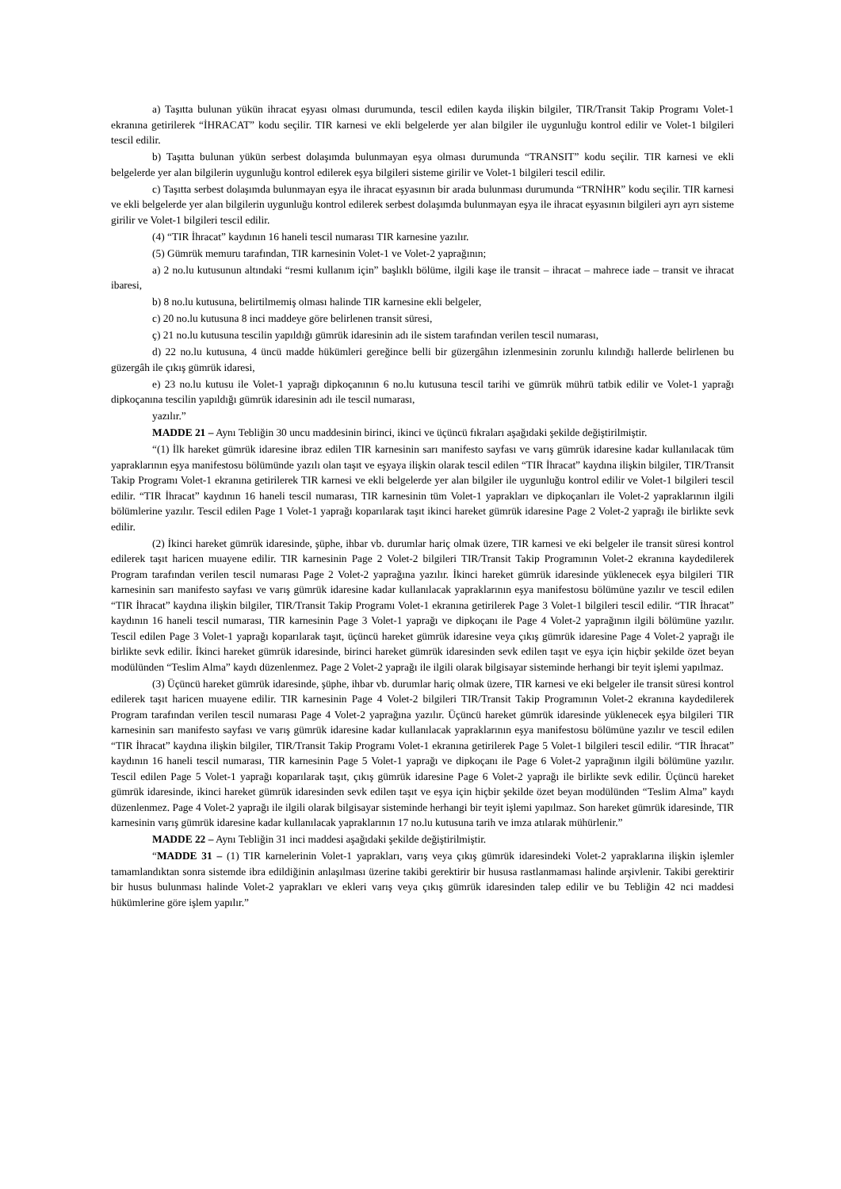a) Taşıtta bulunan yükün ihracat eşyası olması durumunda, tescil edilen kayda ilişkin bilgiler, TIR/Transit Takip Programı Volet-1 ekranına getirilerek “İHRACAT” kodu seçilir. TIR karnesi ve ekli belgelerde yer alan bilgiler ile uygunluğu kontrol edilir ve Volet-1 bilgileri tescil edilir.
b) Taşıtta bulunan yükün serbest dolaşımda bulunmayan eşya olması durumunda “TRANSIT” kodu seçilir. TIR karnesi ve ekli belgelerde yer alan bilgilerin uygunluğu kontrol edilerek eşya bilgileri sisteme girilir ve Volet-1 bilgileri tescil edilir.
c) Taşıtta serbest dolaşımda bulunmayan eşya ile ihracat eşyasının bir arada bulunması durumunda “TRNİHR” kodu seçilir. TIR karnesi ve ekli belgelerde yer alan bilgilerin uygunluğu kontrol edilerek serbest dolaşımda bulunmayan eşya ile ihracat eşyasının bilgileri ayrı ayrı sisteme girilir ve Volet-1 bilgileri tescil edilir.
(4) “TIR İhracat” kaydının 16 haneli tescil numarası TIR karnesine yazılır.
(5) Gümrük memuru tarafından, TIR karnesinin Volet-1 ve Volet-2 yaprağının;
a) 2 no.lu kutusunun altındaki “resmi kullanım için” başlıklı bölüme, ilgili kaşe ile transit – ihracat – mahrece iade – transit ve ihracat ibaresi,
b) 8 no.lu kutusuna, belirtilmemiş olması halinde TIR karnesine ekli belgeler,
c) 20 no.lu kutusuna 8 inci maddeye göre belirlenen transit süresi,
ç) 21 no.lu kutusuna tescilin yapıldığı gümrük idaresinin adı ile sistem tarafından verilen tescil numarası,
d) 22 no.lu kutusuna, 4 üncü madde hükümleri gereğince belli bir güzergâhın izlenmesinin zorunlu kılındığı hallerde belirlenen bu güzergâh ile çıkış gümrük idaresi,
e) 23 no.lu kutusu ile Volet-1 yaprağı dipkoçanının 6 no.lu kutusuna tescil tarihi ve gümrük mührü tatbik edilir ve Volet-1 yaprağı dipkoçanına tescilin yapıldığı gümrük idaresinin adı ile tescil numarası,
yazılır.”
MADDE 21 – Aynı Tebliğin 30 uncu maddesinin birinci, ikinci ve üçüncü fıkraları aşağıdaki şekilde değiştirilmiştir.
“(1) İlk hareket gümrük idaresine ibraz edilen TIR karnesinin sarı manifesto sayfası ve varış gümrük idaresine kadar kullanılacak tüm yapraklarının eşya manifestosu bölümünde yazılı olan taşıt ve eşyaya ilişkin olarak tescil edilen “TIR İhracat” kaydına ilişkin bilgiler, TIR/Transit Takip Programı Volet-1 ekranına getirilerek TIR karnesi ve ekli belgelerde yer alan bilgiler ile uygunluğu kontrol edilir ve Volet-1 bilgileri tescil edilir. “TIR İhracat” kaydının 16 haneli tescil numarası, TIR karnesinin tüm Volet-1 yaprakları ve dipkoçanları ile Volet-2 yapraklarının ilgili bölümlerine yazılır. Tescil edilen Page 1 Volet-1 yaprağı koparılarak taşıt ikinci hareket gümrük idaresine Page 2 Volet-2 yaprağı ile birlikte sevk edilir.
(2) İkinci hareket gümrük idaresinde, şüphe, ihbar vb. durumlar hariç olmak üzere, TIR karnesi ve eki belgeler ile transit süresi kontrol edilerek taşıt haricen muayene edilir. TIR karnesinin Page 2 Volet-2 bilgileri TIR/Transit Takip Programının Volet-2 ekranına kaydedilerek Program tarafından verilen tescil numarası Page 2 Volet-2 yaprağına yazılır. İkinci hareket gümrük idaresinde yüklenecek eşya bilgileri TIR karnesinin sarı manifesto sayfası ve varış gümrük idaresine kadar kullanılacak yapraklarının eşya manifestosu bölümüne yazılır ve tescil edilen “TIR İhracat” kaydına ilişkin bilgiler, TIR/Transit Takip Programı Volet-1 ekranına getirilerek Page 3 Volet-1 bilgileri tescil edilir. “TIR İhracat” kaydının 16 haneli tescil numarası, TIR karnesinin Page 3 Volet-1 yaprağı ve dipkoçanı ile Page 4 Volet-2 yaprağının ilgili bölümüne yazılır. Tescil edilen Page 3 Volet-1 yaprağı koparılarak taşıt, üçüncü hareket gümrük idaresine veya çıkış gümrük idaresine Page 4 Volet-2 yaprağı ile birlikte sevk edilir. İkinci hareket gümrük idaresinde, birinci hareket gümrük idaresinden sevk edilen taşıt ve eşya için hiçbir şekilde özet beyan modülünden “Teslim Alma” kaydı düzenlenmez. Page 2 Volet-2 yaprağı ile ilgili olarak bilgisayar sisteminde herhangi bir teyit işlemi yapılmaz.
(3) Üçüncü hareket gümrük idaresinde, şüphe, ihbar vb. durumlar hariç olmak üzere, TIR karnesi ve eki belgeler ile transit süresi kontrol edilerek taşıt haricen muayene edilir. TIR karnesinin Page 4 Volet-2 bilgileri TIR/Transit Takip Programının Volet-2 ekranına kaydedilerek Program tarafından verilen tescil numarası Page 4 Volet-2 yaprağına yazılır. Üçüncü hareket gümrük idaresinde yüklenecek eşya bilgileri TIR karnesinin sarı manifesto sayfası ve varış gümrük idaresine kadar kullanılacak yapraklarının eşya manifestosu bölümüne yazılır ve tescil edilen “TIR İhracat” kaydına ilişkin bilgiler, TIR/Transit Takip Programı Volet-1 ekranına getirilerek Page 5 Volet-1 bilgileri tescil edilir. “TIR İhracat” kaydının 16 haneli tescil numarası, TIR karnesinin Page 5 Volet-1 yaprağı ve dipkoçanı ile Page 6 Volet-2 yaprağının ilgili bölümüne yazılır. Tescil edilen Page 5 Volet-1 yaprağı koparılarak taşıt, çıkış gümrük idaresine Page 6 Volet-2 yaprağı ile birlikte sevk edilir. Üçüncü hareket gümrük idaresinde, ikinci hareket gümrük idaresinden sevk edilen taşıt ve eşya için hiçbir şekilde özet beyan modülünden “Teslim Alma” kaydı düzenlenmez. Page 4 Volet-2 yaprağı ile ilgili olarak bilgisayar sisteminde herhangi bir teyit işlemi yapılmaz. Son hareket gümrük idaresinde, TIR karnesinin varış gümrük idaresine kadar kullanılacak yapraklarının 17 no.lu kutusuna tarih ve imza atılarak mühürlenir.”
MADDE 22 – Aynı Tebliğin 31 inci maddesi aşağıdaki şekilde değiştirilmiştir.
“MADDE 31 – (1) TIR karnelerinin Volet-1 yaprakları, varış veya çıkış gümrük idaresindeki Volet-2 yapraklarına ilişkin işlemler tamamlandıktan sonra sistemde ibra edildiğinin anlaşılması üzerine takibi gerektirir bir hususa rastlanmaması halinde arşivlenir. Takibi gerektirir bir husus bulunması halinde Volet-2 yaprakları ve ekleri varış veya çıkış gümrük idaresinden talep edilir ve bu Tebliğin 42 nci maddesi hükümlerine göre işlem yapılır.”